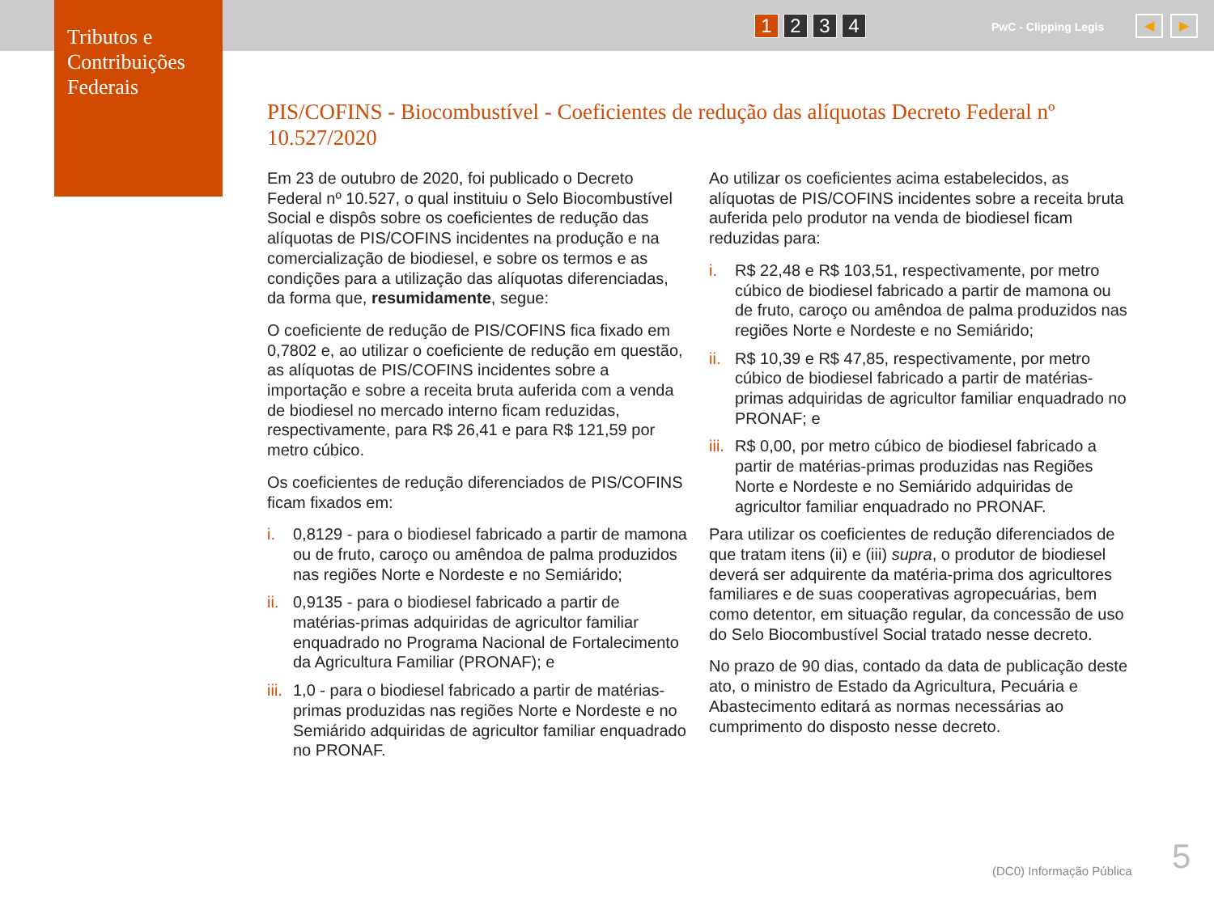Tributos e Contribuições Federais
1 2 3 4 PwC - Clipping Legis ◀ ▶
PIS/COFINS - Biocombustível - Coeficientes de redução das alíquotas Decreto Federal nº 10.527/2020
Em 23 de outubro de 2020, foi publicado o Decreto Federal nº 10.527, o qual instituiu o Selo Biocombustível Social e dispôs sobre os coeficientes de redução das alíquotas de PIS/COFINS incidentes na produção e na comercialização de biodiesel, e sobre os termos e as condições para a utilização das alíquotas diferenciadas, da forma que, resumidamente, segue:
O coeficiente de redução de PIS/COFINS fica fixado em 0,7802 e, ao utilizar o coeficiente de redução em questão, as alíquotas de PIS/COFINS incidentes sobre a importação e sobre a receita bruta auferida com a venda de biodiesel no mercado interno ficam reduzidas, respectivamente, para R$ 26,41 e para R$ 121,59 por metro cúbico.
Os coeficientes de redução diferenciados de PIS/COFINS ficam fixados em:
i. 0,8129 - para o biodiesel fabricado a partir de mamona ou de fruto, caroço ou amêndoa de palma produzidos nas regiões Norte e Nordeste e no Semiárido;
ii. 0,9135 - para o biodiesel fabricado a partir de matérias-primas adquiridas de agricultor familiar enquadrado no Programa Nacional de Fortalecimento da Agricultura Familiar (PRONAF); e
iii. 1,0 - para o biodiesel fabricado a partir de matérias-primas produzidas nas regiões Norte e Nordeste e no Semiárido adquiridas de agricultor familiar enquadrado no PRONAF.
Ao utilizar os coeficientes acima estabelecidos, as alíquotas de PIS/COFINS incidentes sobre a receita bruta auferida pelo produtor na venda de biodiesel ficam reduzidas para:
i. R$ 22,48 e R$ 103,51, respectivamente, por metro cúbico de biodiesel fabricado a partir de mamona ou de fruto, caroço ou amêndoa de palma produzidos nas regiões Norte e Nordeste e no Semiárido;
ii. R$ 10,39 e R$ 47,85, respectivamente, por metro cúbico de biodiesel fabricado a partir de matérias-primas adquiridas de agricultor familiar enquadrado no PRONAF; e
iii. R$ 0,00, por metro cúbico de biodiesel fabricado a partir de matérias-primas produzidas nas Regiões Norte e Nordeste e no Semiárido adquiridas de agricultor familiar enquadrado no PRONAF.
Para utilizar os coeficientes de redução diferenciados de que tratam itens (ii) e (iii) supra, o produtor de biodiesel deverá ser adquirente da matéria-prima dos agricultores familiares e de suas cooperativas agropecuárias, bem como detentor, em situação regular, da concessão de uso do Selo Biocombustível Social tratado nesse decreto.
No prazo de 90 dias, contado da data de publicação deste ato, o ministro de Estado da Agricultura, Pecuária e Abastecimento editará as normas necessárias ao cumprimento do disposto nesse decreto.
(DC0) Informação Pública 5